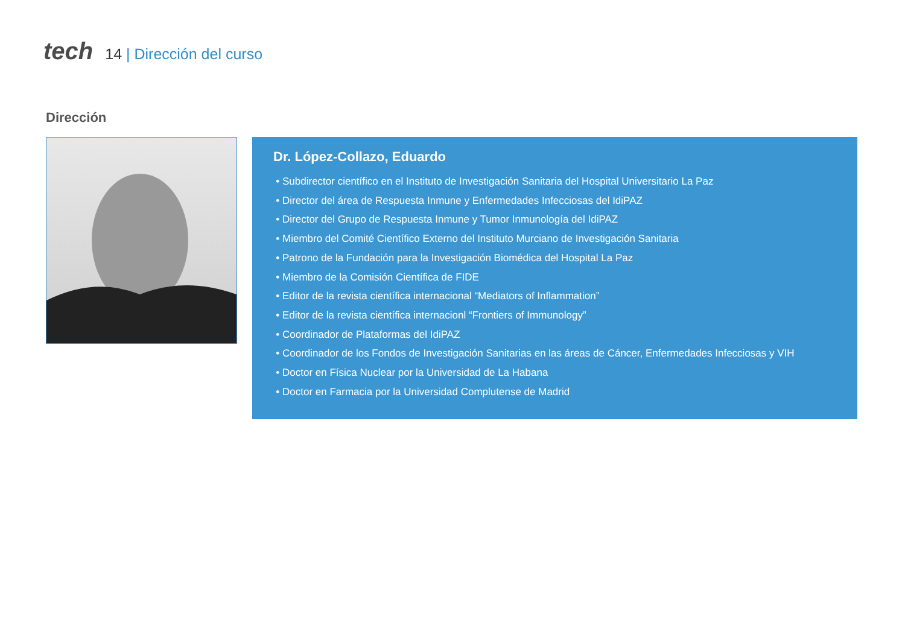tech
14 | Dirección del curso
Dirección
Dr. López-Collazo, Eduardo
Subdirector científico en el Instituto de Investigación Sanitaria del Hospital Universitario La Paz
Director del área de Respuesta Inmune y Enfermedades Infecciosas del IdiPAZ
Director del Grupo de Respuesta Inmune y Tumor Inmunología del IdiPAZ
Miembro del Comité Científico Externo del Instituto Murciano de Investigación Sanitaria
Patrono de la Fundación para la Investigación Biomédica del Hospital La Paz
Miembro de la Comisión Científica de FIDE
Editor de la revista científica internacional “Mediators of Inflammation”
Editor de la revista científica internacionl “Frontiers of Immunology”
Coordinador de Plataformas del IdiPAZ
Coordinador de los Fondos de Investigación Sanitarias en las áreas de Cáncer, Enfermedades Infecciosas y VIH
Doctor en Física Nuclear por la Universidad de La Habana
Doctor en Farmacia por la Universidad Complutense de Madrid